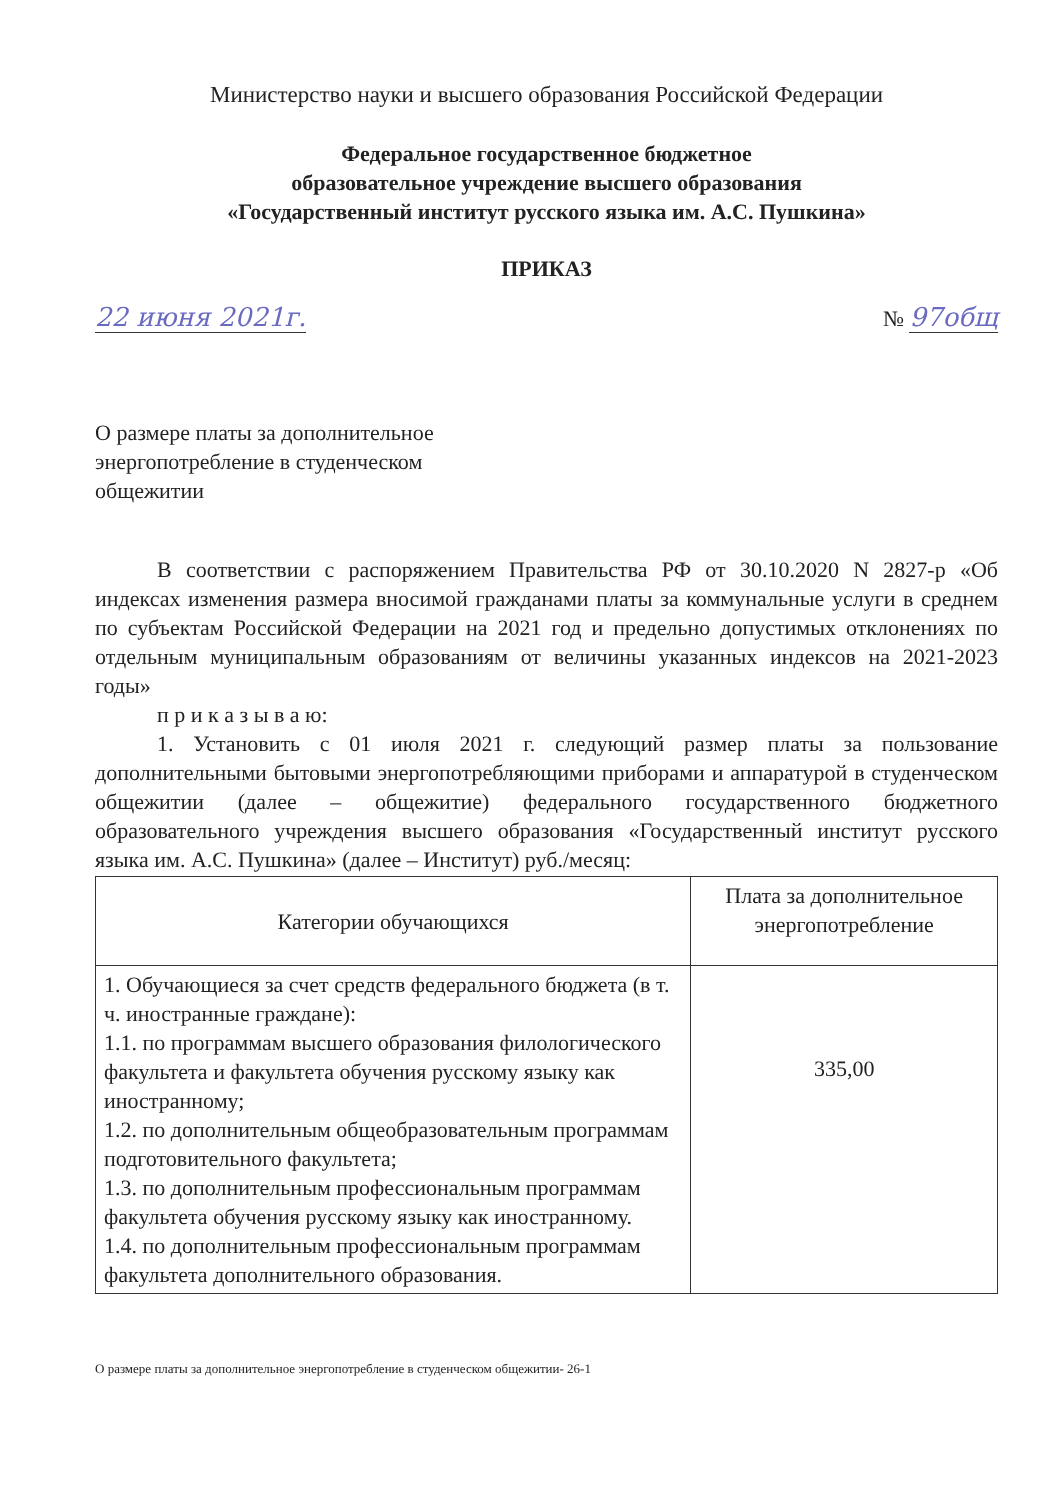Министерство науки и высшего образования Российской Федерации
Федеральное государственное бюджетное
образовательное учреждение высшего образования
«Государственный институт русского языка им. А.С. Пушкина»
ПРИКАЗ
22 июня 2021г. № 97общ
О размере платы за дополнительное
энергопотребление в студенческом
общежитии
В соответствии с распоряжением Правительства РФ от 30.10.2020 N 2827-р «Об индексах изменения размера вносимой гражданами платы за коммунальные услуги в среднем по субъектам Российской Федерации на 2021 год и предельно допустимых отклонениях по отдельным муниципальным образованиям от величины указанных индексов на 2021-2023 годы»
п р и к а з ы в а ю:
1. Установить с 01 июля 2021 г. следующий размер платы за пользование дополнительными бытовыми энергопотребляющими приборами и аппаратурой в студенческом общежитии (далее – общежитие) федерального государственного бюджетного образовательного учреждения высшего образования «Государственный институт русского языка им. А.С. Пушкина» (далее – Институт) руб./месяц:
| Категории обучающихся | Плата за дополнительное энергопотребление |
| --- | --- |
| 1. Обучающиеся за счет средств федерального бюджета (в т. ч. иностранные граждане): 1.1. по программам высшего образования филологического факультета и факультета обучения русскому языку как иностранному; 1.2. по дополнительным общеобразовательным программам подготовительного факультета; 1.3. по дополнительным профессиональным программам факультета обучения русскому языку как иностранному. 1.4. по дополнительным профессиональным программам факультета дополнительного образования. | 335,00 |
О размере платы за дополнительное энергопотребление в студенческом общежитии- 26-1